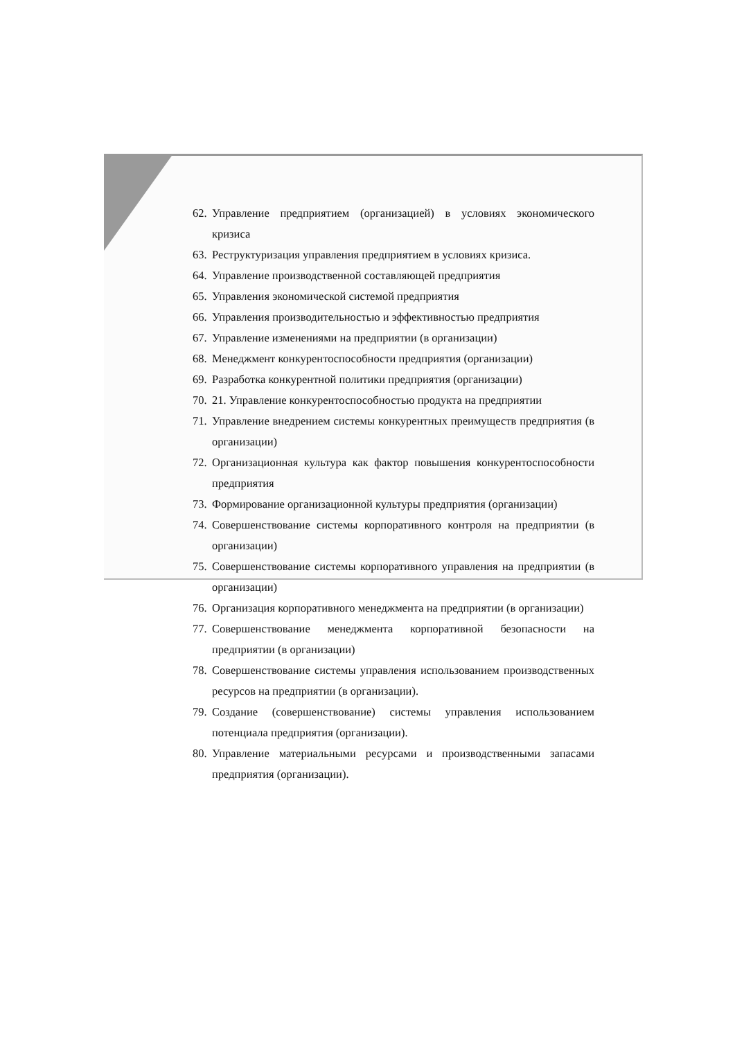62. Управление предприятием (организацией) в условиях экономического кризиса
63. Реструктуризация управления предприятием в условиях кризиса.
64. Управление производственной составляющей предприятия
65. Управления экономической системой предприятия
66. Управления производительностью и эффективностью предприятия
67. Управление изменениями на предприятии (в организации)
68. Менеджмент конкурентоспособности предприятия (организации)
69. Разработка конкурентной политики предприятия (организации)
70. 21. Управление конкурентоспособностью продукта на предприятии
71. Управление внедрением системы конкурентных преимуществ предприятия (в организации)
72. Организационная культура как фактор повышения конкурентоспособности предприятия
73. Формирование организационной культуры предприятия (организации)
74. Совершенствование системы корпоративного контроля на предприятии (в организации)
75. Совершенствование системы корпоративного управления на предприятии (в организации)
76. Организация корпоративного менеджмента на предприятии (в организации)
77. Совершенствование менеджмента корпоративной безопасности на предприятии (в организации)
78. Совершенствование системы управления использованием производственных ресурсов на предприятии (в организации).
79. Создание (совершенствование) системы управления использованием потенциала предприятия (организации).
80. Управление материальными ресурсами и производственными запасами предприятия (организации).